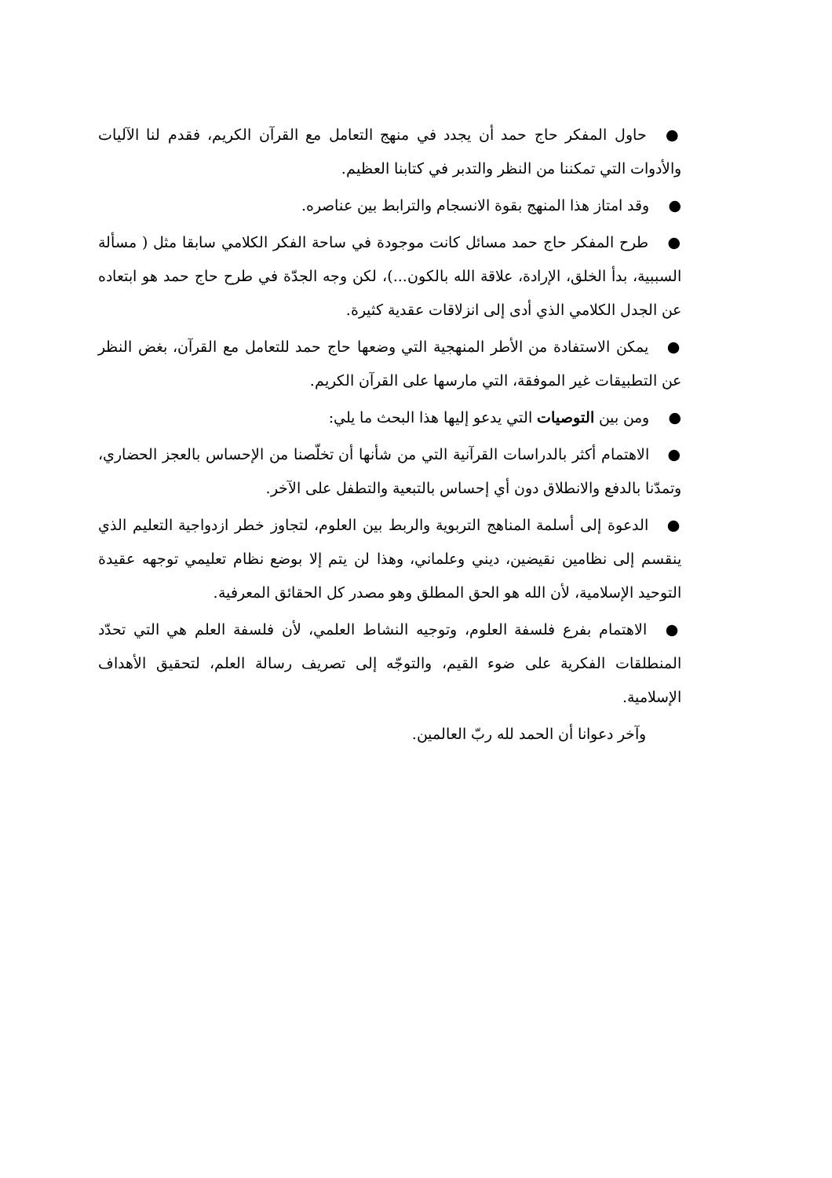●حاول المفكر حاج حمد أن يجدد في منهج التعامل مع القرآن الكريم، فقدم لنا الآليات والأدوات التي تمكننا من النظر والتدبر في كتابنا العظيم.
●وقد امتاز هذا المنهج بقوة الانسجام والترابط بين عناصره.
●طرح المفكر حاج حمد مسائل كانت موجودة في ساحة الفكر الكلامي سابقا مثل ( مسألة السببية، بدأ الخلق، الإرادة، علاقة الله بالكون...)، لكن وجه الجدّة في طرح حاج حمد هو ابتعاده عن الجدل الكلامي الذي أدى إلى انزلاقات عقدية كثيرة.
●يمكن الاستفادة من الأطر المنهجية التي وضعها حاج حمد للتعامل مع القرآن، بغض النظر عن التطبيقات غير الموفقة، التي مارسها على القرآن الكريم.
●ومن بين التوصيات التي يدعو إليها هذا البحث ما يلي:
●الاهتمام أكثر بالدراسات القرآنية التي من شأنها أن تخلّصنا من الإحساس بالعجز الحضاري، وتمدّنا بالدفع والانطلاق دون أي إحساس بالتبعية والتطفل على الآخر.
●الدعوة إلى أسلمة المناهج التربوية والربط بين العلوم، لتجاوز خطر ازدواجية التعليم الذي ينقسم إلى نظامين نقيضين، ديني وعلماني، وهذا لن يتم إلا بوضع نظام تعليمي توجهه عقيدة التوحيد الإسلامية، لأن الله هو الحق المطلق وهو مصدر كل الحقائق المعرفية.
●الاهتمام بفرع فلسفة العلوم، وتوجيه النشاط العلمي، لأن فلسفة العلم هي التي تحدّد المنطلقات الفكرية على ضوء القيم، والتوجّه إلى تصريف رسالة العلم، لتحقيق الأهداف الإسلامية.
وآخر دعوانا أن الحمد لله ربّ العالمين.